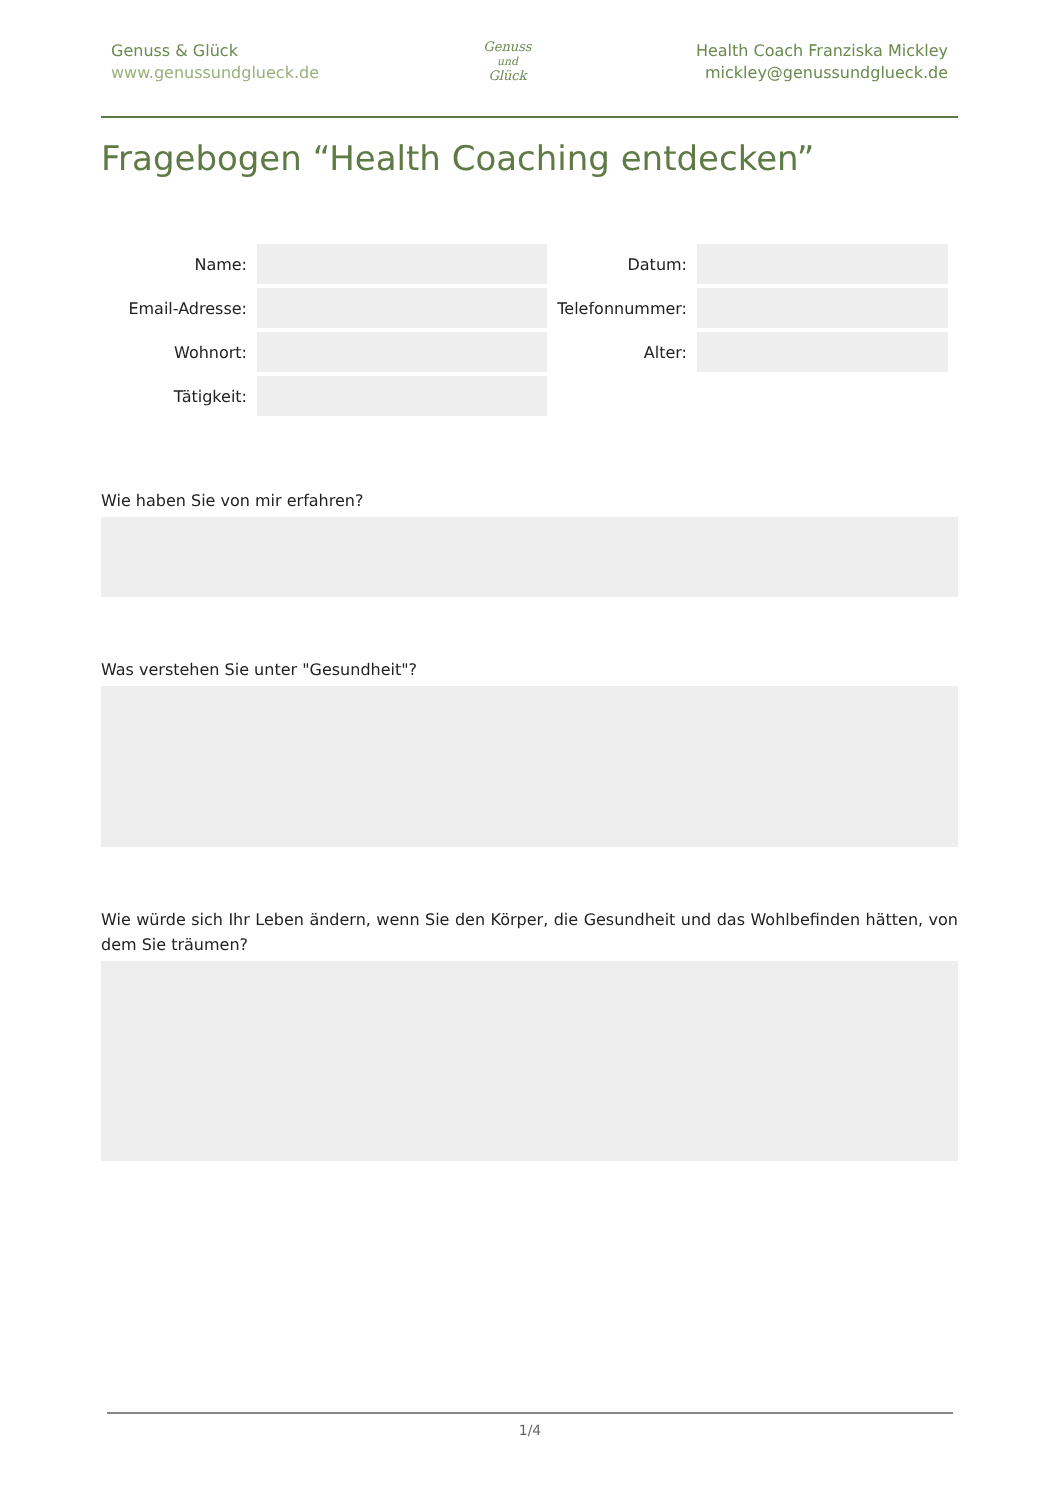Genuss & Glück
www.genussundglueck.de
Genuss
und
Glück
Health Coach Franziska Mickley
mickley@genussundglueck.de
Fragebogen “Health Coaching entdecken”
Name: Datum:
Email-Adresse: Telefonnummer:
Wohnort: Alter:
Tätigkeit:
Wie haben Sie von mir erfahren?
Was verstehen Sie unter "Gesundheit"?
Wie würde sich Ihr Leben ändern, wenn Sie den Körper, die Gesundheit und das Wohlbefinden hätten, von dem Sie träumen?
1/4